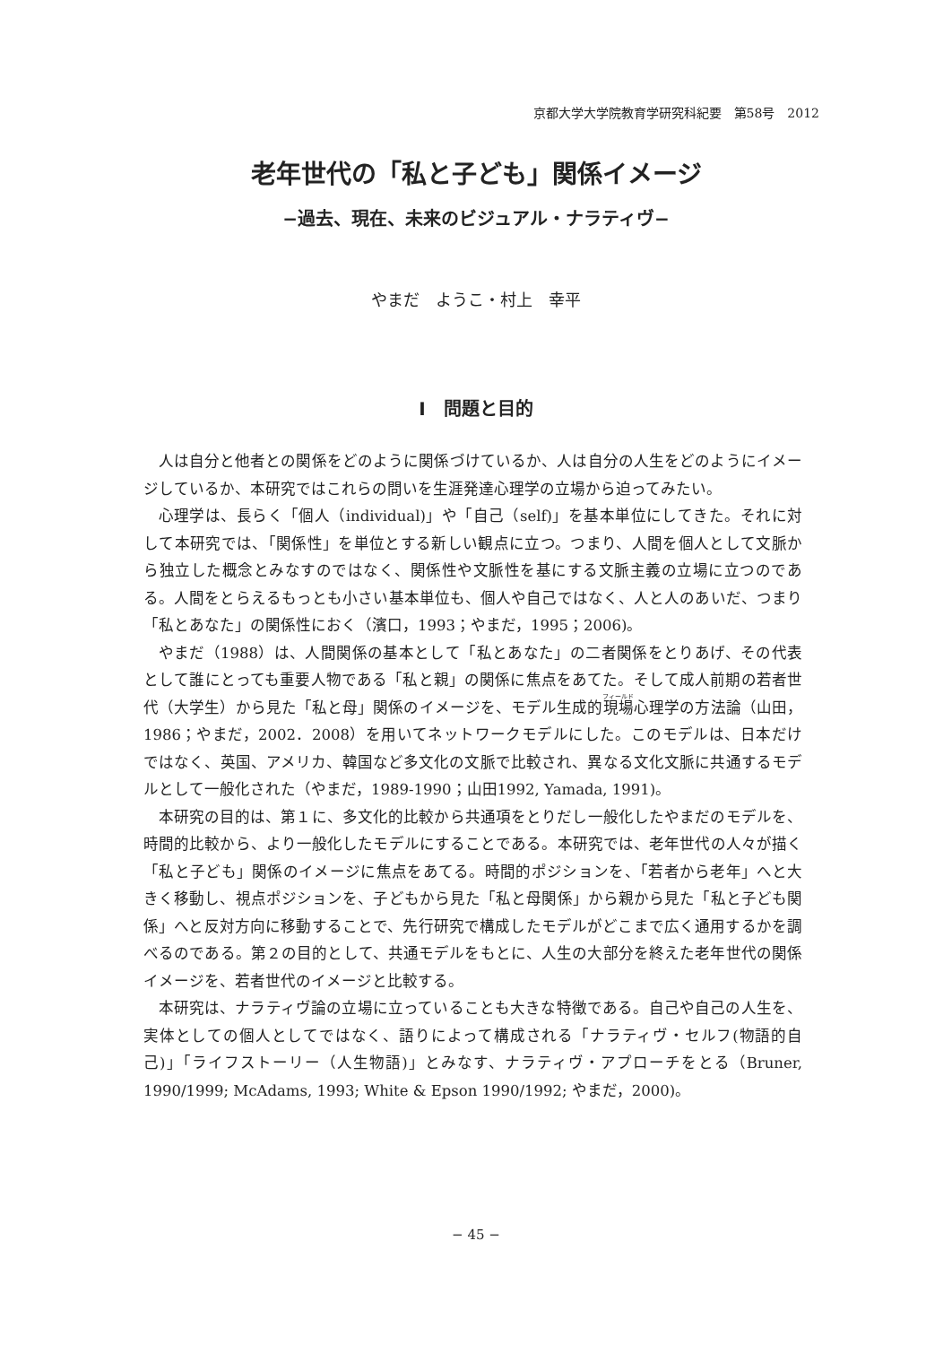京都大学大学院教育学研究科紀要　第58号　2012
老年世代の「私と子ども」関係イメージ
−過去、現在、未来のビジュアル・ナラティヴ−
やまだ　ようこ・村上　幸平
Ⅰ　問題と目的
人は自分と他者との関係をどのように関係づけているか、人は自分の人生をどのようにイメージしているか、本研究ではこれらの問いを生涯発達心理学の立場から迫ってみたい。
心理学は、長らく「個人（individual)」や「自己（self)」を基本単位にしてきた。それに対して本研究では、「関係性」を単位とする新しい観点に立つ。つまり、人間を個人として文脈から独立した概念とみなすのではなく、関係性や文脈性を基にする文脈主義の立場に立つのである。人間をとらえるもっとも小さい基本単位も、個人や自己ではなく、人と人のあいだ、つまり「私とあなた」の関係性におく（濱口，1993；やまだ，1995；2006)。
やまだ（1988）は、人間関係の基本として「私とあなた」の二者関係をとりあげ、その代表として誰にとっても重要人物である「私と親」の関係に焦点をあてた。そして成人前期の若者世代（大学生）から見た「私と母」関係のイメージを、モデル生成的現場心理学の方法論（山田，1986；やまだ，2002．2008）を用いてネットワークモデルにした。このモデルは、日本だけではなく、英国、アメリカ、韓国など多文化の文脈で比較され、異なる文化文脈に共通するモデルとして一般化された（やまだ，1989-1990；山田1992, Yamada, 1991)。
本研究の目的は、第１に、多文化的比較から共通項をとりだし一般化したやまだのモデルを、時間的比較から、より一般化したモデルにすることである。本研究では、老年世代の人々が描く「私と子ども」関係のイメージに焦点をあてる。時間的ポジションを、「若者から老年」へと大きく移動し、視点ポジションを、子どもから見た「私と母関係」から親から見た「私と子ども関係」へと反対方向に移動することで、先行研究で構成したモデルがどこまで広く通用するかを調べるのである。第２の目的として、共通モデルをもとに、人生の大部分を終えた老年世代の関係イメージを、若者世代のイメージと比較する。
本研究は、ナラティヴ論の立場に立っていることも大きな特徴である。自己や自己の人生を、実体としての個人としてではなく、語りによって構成される「ナラティヴ・セルフ(物語的自己)」「ライフストーリー（人生物語)」とみなす、ナラティヴ・アプローチをとる（Bruner, 1990/1999; McAdams, 1993; White & Epson 1990/1992; やまだ，2000)。
− 45 −